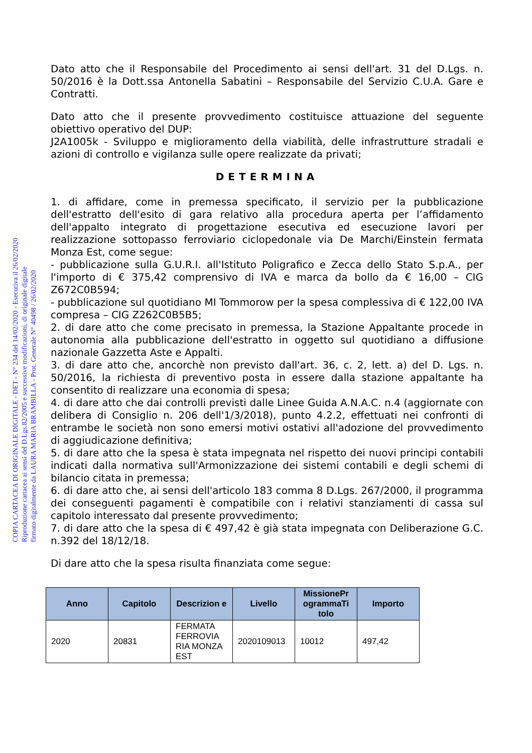COPIA CARTACEA DI ORIGINALE DIGITALE - DET - N° 234 del 14/02/2020 - Esecutiva il 26/02/2020
Riproduzione cartacea ai sensi del D.Lgs.82/2005 e successive modificazioni, di originale digitale
firmato digitalmente da LAURA MARIA BRAMBILLA - Prot. Generale N° 40498 / 26/02/2020
Dato atto che il Responsabile del Procedimento ai sensi dell'art. 31 del D.Lgs. n. 50/2016 è la Dott.ssa Antonella Sabatini – Responsabile del Servizio C.U.A. Gare e Contratti.
Dato atto che il presente provvedimento costituisce attuazione del seguente obiettivo operativo del DUP:
J2A1005k - Sviluppo e miglioramento della viabilità, delle infrastrutture stradali e azioni di controllo e vigilanza sulle opere realizzate da privati;
DETERMINA
1. di affidare, come in premessa specificato, il servizio per la pubblicazione dell'estratto dell'esito di gara relativo alla procedura aperta per l’affidamento dell'appalto integrato di progettazione esecutiva ed esecuzione lavori per realizzazione sottopasso ferroviario ciclopedonale via De Marchi/Einstein fermata Monza Est, come segue:
- pubblicazione sulla G.U.R.I. all'Istituto Poligrafico e Zecca dello Stato S.p.A., per l'importo di € 375,42 comprensivo di IVA e marca da bollo da € 16,00 – CIG Z672C0B594;
- pubblicazione sul quotidiano MI Tommorow per la spesa complessiva di € 122,00 IVA compresa – CIG Z262C0B5B5;
2. di dare atto che come precisato in premessa, la Stazione Appaltante procede in autonomia alla pubblicazione dell'estratto in oggetto sul quotidiano a diffusione nazionale Gazzetta Aste e Appalti.
3. di dare atto che, ancorchè non previsto dall'art. 36, c. 2, lett. a) del D. Lgs. n. 50/2016, la richiesta di preventivo posta in essere dalla stazione appaltante ha consentito di realizzare una economia di spesa;
4. di dare atto che dai controlli previsti dalle Linee Guida A.N.A.C. n.4 (aggiornate con delibera di Consiglio n. 206 dell'1/3/2018), punto 4.2.2, effettuati nei confronti di entrambe le società non sono emersi motivi ostativi all'adozione del provvedimento di aggiudicazione definitiva;
5. di dare atto che la spesa è stata impegnata nel rispetto dei nuovi principi contabili indicati dalla normativa sull'Armonizzazione dei sistemi contabili e degli schemi di bilancio citata in premessa;
6. di dare atto che, ai sensi dell'articolo 183 comma 8 D.Lgs. 267/2000, il programma dei conseguenti pagamenti è compatibile con i relativi stanziamenti di cassa sul capitolo interessato dal presente provvedimento;
7. di dare atto che la spesa di € 497,42 è già stata impegnata con Deliberazione G.C. n.392 del 18/12/18.
Di dare atto che la spesa risulta finanziata come segue:
| Anno | Capitolo | Descrizion e | Livello | MissionePr ogrammaTi tolo | Importo |
| --- | --- | --- | --- | --- | --- |
| 2020 | 20831 | FERMATA FERROVIA RIA MONZA EST | 2020109013 | 10012 | 497,42 |